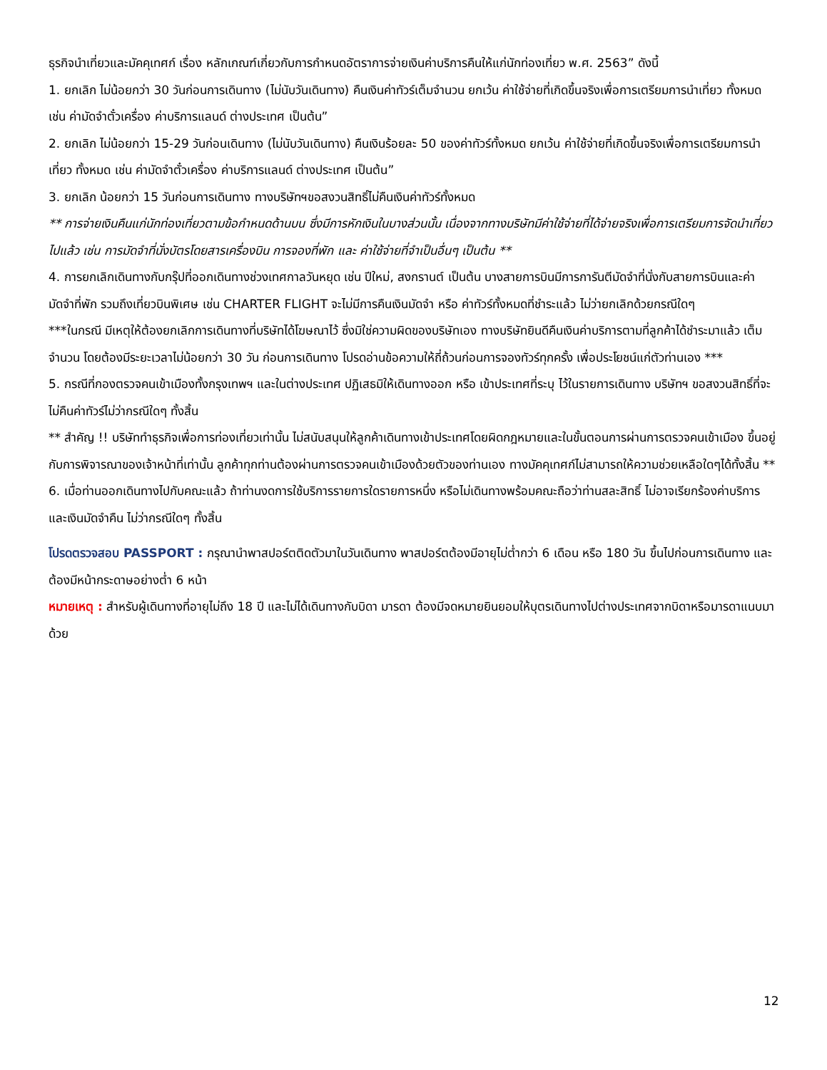ธุรกิจนำเที่ยวและมัคคุเทศก์ เรื่อง หลักเกณฑ์เกี่ยวกับการกำหนดอัตราการจ่ายเงินค่าบริการคืนให้แก่นักท่องเที่ยว พ.ศ. 2563” ดังนี้
1. ยกเลิก ไม่น้อยกว่า 30 วันก่อนการเดินทาง (ไม่นับวันเดินทาง) คืนเงินค่าทัวร์เต็มจำนวน ยกเว้น ค่าใช้จ่ายที่เกิดขึ้นจริงเพื่อการเตรียมการนำเที่ยว ทั้งหมด เช่น ค่ามัดจำตั๋วเครื่อง ค่าบริการแลนด์ ต่างประเทศ เป็นต้น”
2. ยกเลิก ไม่น้อยกว่า 15-29 วันก่อนเดินทาง (ไม่นับวันเดินทาง) คืนเงินร้อยละ 50 ของค่าทัวร์ทั้งหมด ยกเว้น ค่าใช้จ่ายที่เกิดขึ้นจริงเพื่อการเตรียมการนำเที่ยว ทั้งหมด เช่น ค่ามัดจำตั๋วเครื่อง ค่าบริการแลนด์ ต่างประเทศ เป็นต้น”
3. ยกเลิก น้อยกว่า 15 วันก่อนการเดินทาง ทางบริษัทฯขอสงวนสิทธิ์ไม่คืนเงินค่าทัวร์ทั้งหมด
** การจ่ายเงินคืนแก่นักท่องเที่ยวตามข้อกำหนดด้านบน ซึ่งมีการหักเงินในบางส่วนนั้น เนื่องจากทางบริษัทมีค่าใช้จ่ายที่ได้จ่ายจริงเพื่อการเตรียมการจัดนำเที่ยวไปแล้ว เช่น การมัดจำที่นั่งบัตรโดยสารเครื่องบิน การจองที่พัก และ ค่าใช้จ่ายที่จำเป็นอื่นๆ เป็นต้น **
4. การยกเลิกเดินทางกับกรุ๊ปที่ออกเดินทางช่วงเทศกาลวันหยุด เช่น ปีใหม่, สงกรานต์ เป็นต้น บางสายการบินมีการการันตีมัดจำที่นั่งกับสายการบินและค่ามัดจำที่พัก รวมถึงเที่ยวบินพิเศษ เช่น CHARTER FLIGHT จะไม่มีการคืนเงินมัดจำ หรือ ค่าทัวร์ทั้งหมดที่ชำระแล้ว ไม่ว่ายกเลิกด้วยกรณีใดๆ
***ในกรณี มีเหตุให้ต้องยกเลิกการเดินทางที่บริษัทได้โฆษณาไว้ ซึ่งมิใช่ความผิดของบริษัทเอง ทางบริษัทยินดีคืนเงินค่าบริการตามที่ลูกค้าได้ชำระมาแล้ว เต็มจำนวน โดยต้องมีระยะเวลาไม่น้อยกว่า 30 วัน ก่อนการเดินทาง โปรดอ่านข้อความให้ถี่ถ้วนก่อนการจองทัวร์ทุกครั้ง เพื่อประโยชน์แก่ตัวท่านเอง ***
5. กรณีที่กองตรวจคนเข้าเมืองทั้งกรุงเทพฯ และในต่างประเทศ ปฏิเสธมิให้เดินทางออก หรือ เข้าประเทศที่ระบุ ไว้ในรายการเดินทาง บริษัทฯ ขอสงวนสิทธิ์ที่จะไม่คืนค่าทัวร์ไม่ว่ากรณีใดๆ ทั้งสิ้น
** สำคัญ !! บริษัททำธุรกิจเพื่อการท่องเที่ยวเท่านั้น ไม่สนับสนุนให้ลูกค้าเดินทางเข้าประเทศโดยผิดกฎหมายและในขั้นตอนการผ่านการตรวจคนเข้าเมือง ขึ้นอยู่กับการพิจารณาของเจ้าหน้าที่เท่านั้น ลูกค้าทุกท่านต้องผ่านการตรวจคนเข้าเมืองด้วยตัวของท่านเอง ทางมัคคุเทศก์ไม่สามารถให้ความช่วยเหลือใดๆได้ทั้งสิ้น **
6. เมื่อท่านออกเดินทางไปกับคณะแล้ว ถ้าท่านงดการใช้บริการรายการใดรายการหนึ่ง หรือไม่เดินทางพร้อมคณะถือว่าท่านสละสิทธิ์ ไม่อาจเรียกร้องค่าบริการและเงินมัดจำคืน ไม่ว่ากรณีใดๆ ทั้งสิ้น
โปรดตรวจสอบ PASSPORT : กรุณานำพาสปอร์ตติดตัวมาในวันเดินทาง พาสปอร์ตต้องมีอายุไม่ต่ำกว่า 6 เดือน หรือ 180 วัน ขึ้นไปก่อนการเดินทาง และต้องมีหน้ากระดาษอย่างต่ำ 6 หน้า
หมายเหตุ : สำหรับผู้เดินทางที่อายุไม่ถึง 18 ปี และไม่ได้เดินทางกับบิดา มารดา ต้องมีจดหมายยินยอมให้บุตรเดินทางไปต่างประเทศจากบิดาหรือมารดาแนบมาด้วย
12